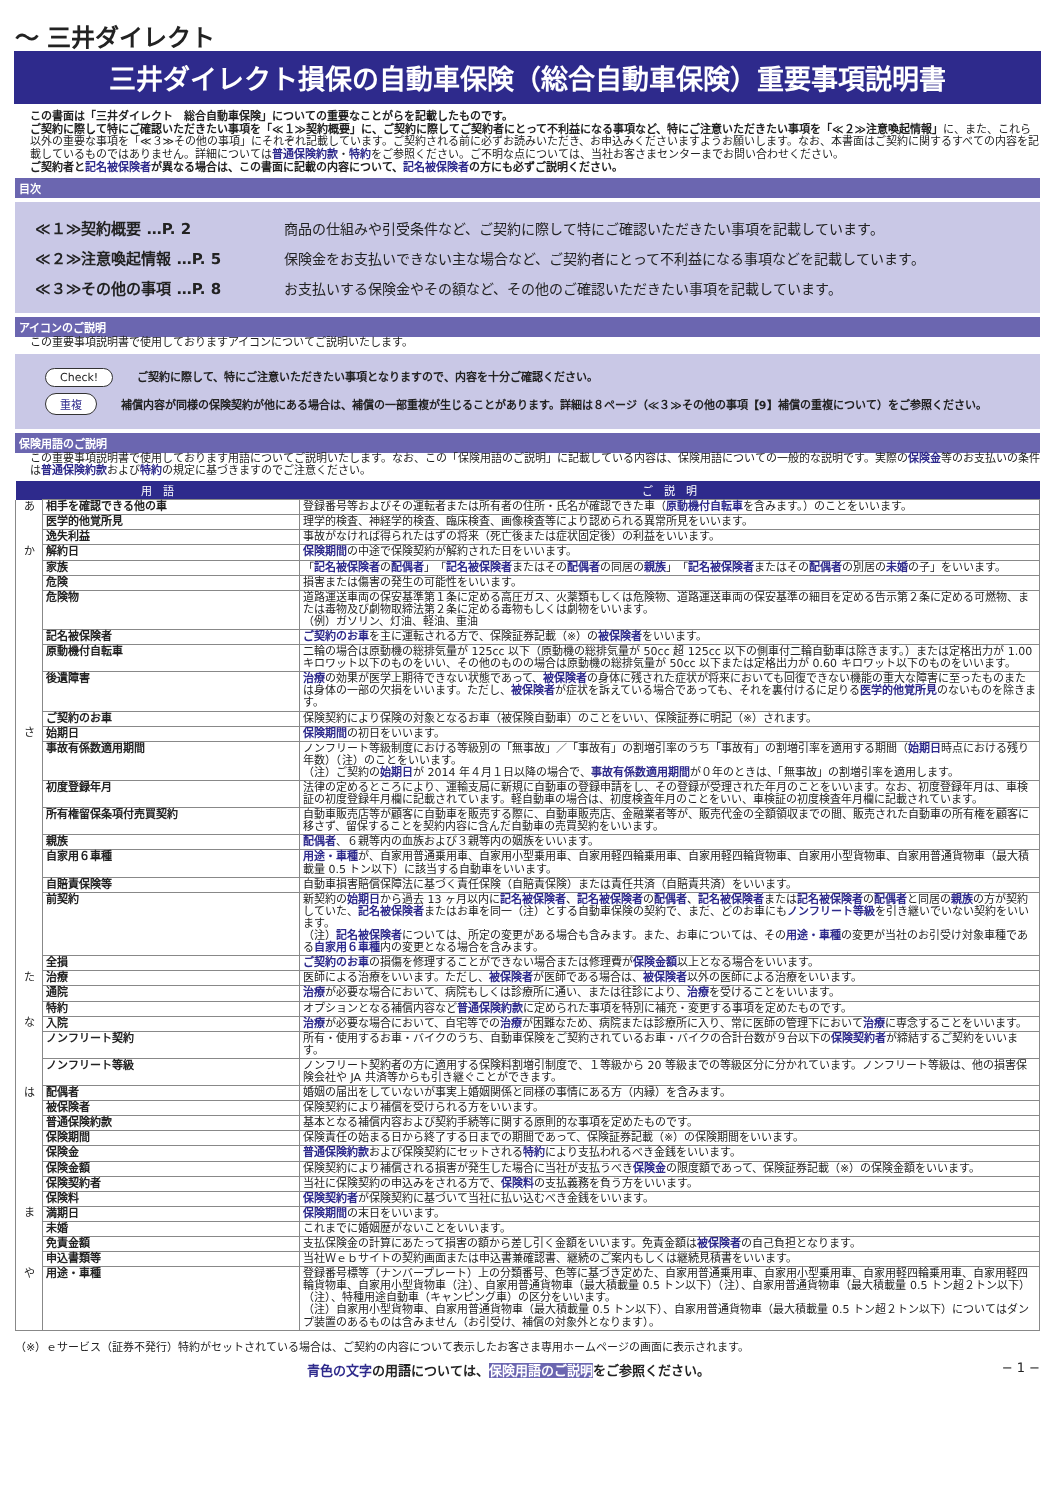〜 三井ダイレクト
三井ダイレクト損保の自動車保険（総合自動車保険）重要事項説明書
この書面は「三井ダイレクト　総合自動車保険」についての重要なことがらを記載したものです。
ご契約に際して特にご確認いただきたい事項を「≪１≫契約概要」に、ご契約に際してご契約者にとって不利益になる事項など、特にご注意いただきたい事項を「≪２≫注意喚起情報」に、また、これら以外の重要な事項を「≪３≫その他の事項」にそれぞれ記載しています。ご契約される前に必ずお読みいただき、お申込みくださいますようお願いします。なお、本書面はご契約に関するすべての内容を記載しているものではありません。詳細については普通保険約款・特約をご参照ください。ご不明な点については、当社お客さまセンターまでお問い合わせください。
ご契約者と記名被保険者が異なる場合は、この書面に記載の内容について、記名被保険者の方にも必ずご説明ください。
目次
≪１≫契約概要 …P. 2 商品の仕組みや引受条件など、ご契約に際して特にご確認いただきたい事項を記載しています。
≪２≫注意喚起情報 …P. 5 保険金をお支払いできない主な場合など、ご契約者にとって不利益になる事項などを記載しています。
≪３≫その他の事項 …P. 8 お支払いする保険金やその額など、その他のご確認いただきたい事項を記載しています。
アイコンのご説明
この重要事項説明書で使用しておりますアイコンについてご説明いたします。
Check! ご契約に際して、特にご注意いただきたい事項となりますので、内容を十分ご確認ください。
重複 補償内容が同様の保険契約が他にある場合は、補償の一部重複が生じることがあります。詳細は８ページ（≪３≫その他の事項【9】補償の重複について）をご参照ください。
保険用語のご説明
この重要事項説明書で使用しております用語についてご説明いたします。なお、この「保険用語のご説明」に記載している内容は、保険用語についての一般的な説明です。実際の保険金等のお支払いの条件は普通保険約款および特約の規定に基づきますのでご注意ください。
| 用 語 | | ご 説 明 |
| --- | --- | --- |
| あ | 相手を確認できる他の車 | 登録番号等およびその運転者または所有者の住所・氏名が確認できた車（ 原動機付自転車 を含みます。）のことをいいます。 |
| | 医学的他覚所見 | 理学的検査、神経学的検査、臨床検査、画像検査等により認められる異常所見をいいます。 |
| | 逸失利益 | 事故がなければ得られたはずの将来（死亡後または症状固定後）の利益をいいます。 |
| か | 解約日 | 保険期間 の中途で保険契約が解約された日をいいます。 |
| | 家族 | 「 記名被保険者 の 配偶者 」「 記名被保険者 またはその 配偶者 の同居の 親族 」「 記名被保険者 またはその 配偶者 の別居の 未婚 の子」をいいます。 |
| | 危険 | 損害または傷害の発生の可能性をいいます。 |
| | 危険物 | 道路運送車両の保安基準第１条に定める高圧ガス、火薬類もしくは危険物、道路運送車両の保安基準の細目を定める告示第２条に定める可燃物、または毒物及び劇物取締法第２条に定める毒物もしくは劇物をいいます。 （例）ガソリン、灯油、軽油、重油 |
| | 記名被保険者 | ご契約のお車 を主に運転される方で、保険証券記載（※）の 被保険者 をいいます。 |
| | 原動機付自転車 | 二輪の場合は原動機の総排気量が 125cc 以下（原動機の総排気量が 50cc 超 125cc 以下の側車付二輪自動車は除きます。）または定格出力が 1.00 キロワット以下のものをいい、その他のものの場合は原動機の総排気量が 50cc 以下または定格出力が 0.60 キロワット以下のものをいいます。 |
| | 後遺障害 | 治療 の効果が医学上期待できない状態であって、 被保険者 の身体に残された症状が将来においても回復できない機能の重大な障害に至ったものまたは身体の一部の欠損をいいます。ただし、 被保険者 が症状を訴えている場合であっても、それを裏付けるに足りる 医学的他覚所見 のないものを除きます。 |
| | ご契約のお車 | 保険契約により保険の対象となるお車（被保険自動車）のことをいい、保険証券に明記（※）されます。 |
| さ | 始期日 | 保険期間 の初日をいいます。 |
| | 事故有係数適用期間 | ノンフリート等級制度における等級別の「無事故」／「事故有」の割増引率のうち「事故有」の割増引率を適用する期間（ 始期日 時点における残り年数）（注）のことをいいます。 （注）ご契約の 始期日 が 2014 年４月１日以降の場合で、 事故有係数適用期間 が０年のときは、「無事故」の割増引率を適用します。 |
| | 初度登録年月 | 法律の定めるところにより、運輸支局に新規に自動車の登録申請をし、その登録が受理された年月のことをいいます。なお、初度登録年月は、車検証の初度登録年月欄に記載されています。軽自動車の場合は、初度検査年月のことをいい、車検証の初度検査年月欄に記載されています。 |
| | 所有権留保条項付売買契約 | 自動車販売店等が顧客に自動車を販売する際に、自動車販売店、金融業者等が、販売代金の全額領収までの間、販売された自動車の所有権を顧客に移さず、留保することを契約内容に含んだ自動車の売買契約をいいます。 |
| | 親族 | 配偶者 、６親等内の血族および３親等内の姻族をいいます。 |
| | 自家用６車種 | 用途・車種 が、自家用普通乗用車、自家用小型乗用車、自家用軽四輪乗用車、自家用軽四輪貨物車、自家用小型貨物車、自家用普通貨物車（最大積載量 0.5 トン以下）に該当する自動車をいいます。 |
| | 自賠責保険等 | 自動車損害賠償保障法に基づく責任保険（自賠責保険）または責任共済（自賠責共済）をいいます。 |
| | 前契約 | 新契約の 始期日 から過去 13 ヶ月以内に 記名被保険者 、 記名被保険者 の 配偶者 、 記名被保険者 または 記名被保険者 の 配偶者 と同居の 親族 の方が契約していた、 記名被保険者 またはお車を同一（注）とする自動車保険の契約で、まだ、どのお車にも ノンフリート等級 を引き継いでいない契約をいいます。 （注） 記名被保険者 については、所定の変更がある場合も含みます。また、お車については、その 用途・車種 の変更が当社のお引受け対象車種である 自家用６車種 内の変更となる場合を含みます。 |
| | 全損 | ご契約のお車 の損傷を修理することができない場合または修理費が 保険金額 以上となる場合をいいます。 |
| た | 治療 | 医師による治療をいいます。ただし、 被保険者 が医師である場合は、 被保険者 以外の医師による治療をいいます。 |
| | 通院 | 治療 が必要な場合において、病院もしくは診療所に通い、または往診により、 治療 を受けることをいいます。 |
| | 特約 | オプションとなる補償内容など 普通保険約款 に定められた事項を特別に補充・変更する事項を定めたものです。 |
| な | 入院 | 治療 が必要な場合において、自宅等での 治療 が困難なため、病院または診療所に入り、常に医師の管理下において 治療 に専念することをいいます。 |
| | ノンフリート契約 | 所有・使用するお車・バイクのうち、自動車保険をご契約されているお車・バイクの合計台数が９台以下の 保険契約者 が締結するご契約をいいます。 |
| | ノンフリート等級 | ノンフリート契約者の方に適用する保険料割増引制度で、１等級から 20 等級までの等級区分に分かれています。ノンフリート等級は、他の損害保険会社や JA 共済等からも引き継ぐことができます。 |
| は | 配偶者 | 婚姻の届出をしていないが事実上婚姻関係と同様の事情にある方（内縁）を含みます。 |
| | 被保険者 | 保険契約により補償を受けられる方をいいます。 |
| | 普通保険約款 | 基本となる補償内容および契約手続等に関する原則的な事項を定めたものです。 |
| | 保険期間 | 保険責任の始まる日から終了する日までの期間であって、保険証券記載（※）の保険期間をいいます。 |
| | 保険金 | 普通保険約款 および保険契約にセットされる 特約 により支払われるべき金銭をいいます。 |
| | 保険金額 | 保険契約により補償される損害が発生した場合に当社が支払うべき 保険金 の限度額であって、保険証券記載（※）の保険金額をいいます。 |
| | 保険契約者 | 当社に保険契約の申込みをされる方で、 保険料 の支払義務を負う方をいいます。 |
| | 保険料 | 保険契約者 が保険契約に基づいて当社に払い込むべき金銭をいいます。 |
| ま | 満期日 | 保険期間 の末日をいいます。 |
| | 未婚 | これまでに婚姻歴がないことをいいます。 |
| | 免責金額 | 支払保険金の計算にあたって損害の額から差し引く金額をいいます。免責金額は 被保険者 の自己負担となります。 |
| | 申込書類等 | 当社Ｗｅｂサイトの契約画面または申込書兼確認書、継続のご案内もしくは継続見積書をいいます。 |
| や | 用途・車種 | 登録番号標等（ナンバープレート）上の分類番号、色等に基づき定めた、自家用普通乗用車、自家用小型乗用車、自家用軽四輪乗用車、自家用軽四輪貨物車、自家用小型貨物車（注）、自家用普通貨物車（最大積載量 0.5 トン以下）（注）、自家用普通貨物車（最大積載量 0.5 トン超２トン以下）（注）、特種用途自動車（キャンピング車）の区分をいいます。 （注）自家用小型貨物車、自家用普通貨物車（最大積載量 0.5 トン以下）、自家用普通貨物車（最大積載量 0.5 トン超２トン以下）についてはダンプ装置のあるものは含みません（お引受け、補償の対象外となります）。 |
（※）ｅサービス（証券不発行）特約がセットされている場合は、ご契約の内容について表示したお客さま専用ホームページの画面に表示されます。
青色の文字の用語については、保険用語のご説明をご参照ください。 − 1 −